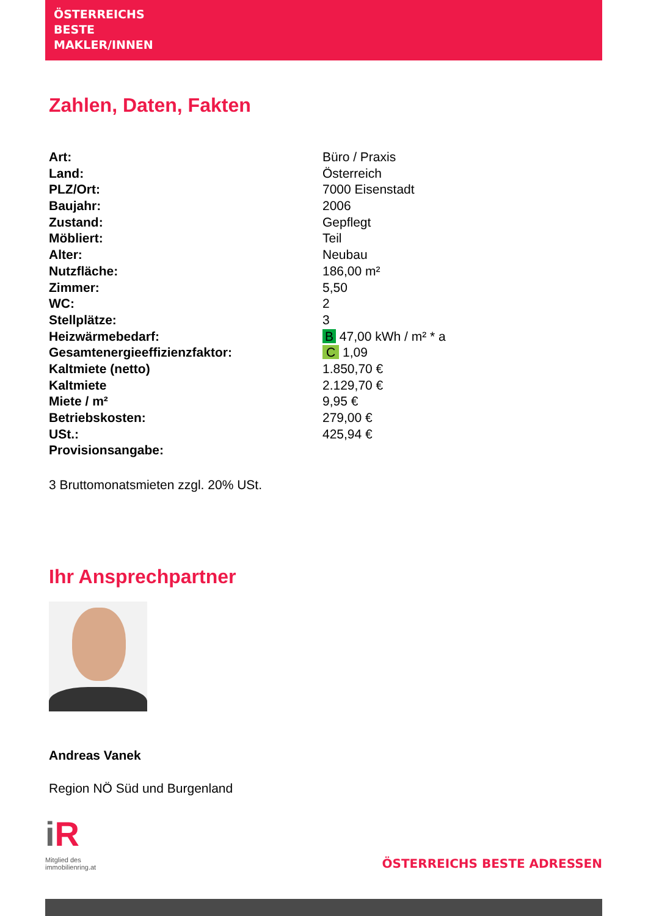ÖSTERREICHS
BESTE
MAKLER/INNEN
Zahlen, Daten, Fakten
| Art: | Büro / Praxis |
| Land: | Österreich |
| PLZ/Ort: | 7000 Eisenstadt |
| Baujahr: | 2006 |
| Zustand: | Gepflegt |
| Möbliert: | Teil |
| Alter: | Neubau |
| Nutzfläche: | 186,00 m² |
| Zimmer: | 5,50 |
| WC: | 2 |
| Stellplätze: | 3 |
| Heizwärmebedarf: | B 47,00 kWh / m² * a |
| Gesamtenergieeffizienzfaktor: | C 1,09 |
| Kaltmiete (netto) | 1.850,70 € |
| Kaltmiete | 2.129,70 € |
| Miete / m² | 9,95 € |
| Betriebskosten: | 279,00 € |
| USt.: | 425,94 € |
| Provisionsangabe: | |
3 Bruttomonatsmieten zzgl. 20% USt.
Ihr Ansprechpartner
Andreas Vanek
Region NÖ Süd und Burgenland
iR
Mitglied des
immobilienring.at
ÖSTERREICHS BESTE ADRESSEN